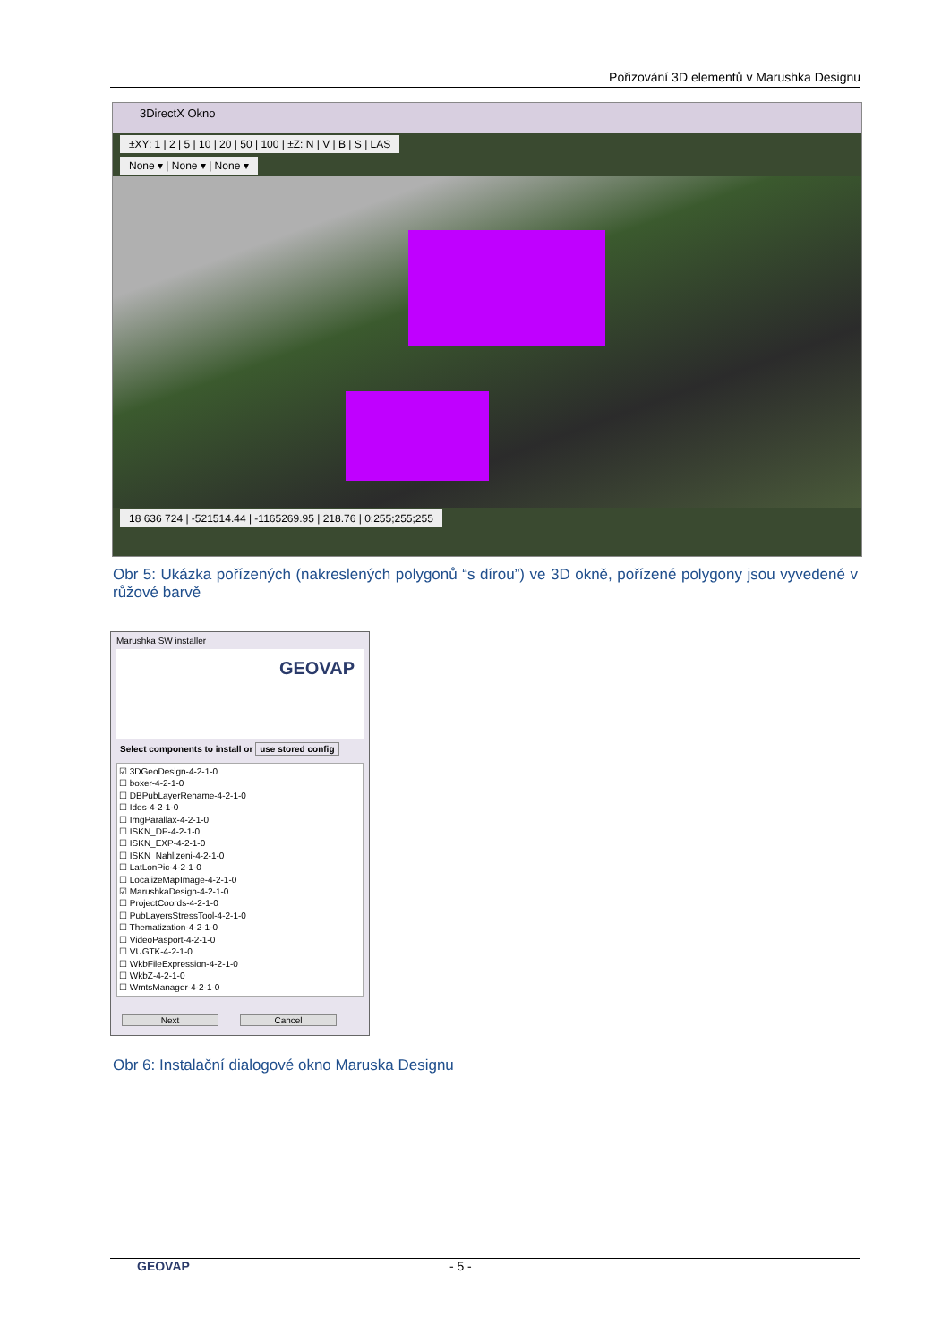Pořizování 3D elementů v Marushka Designu
3DirectX Okno
±XY: 1 | 2 | 5 | 10 | 20 | 50 | 100 | ±Z: N | V | B | S | LAS
None ▾ | None ▾ | None ▾
18 636 724 | -521514.44 | -1165269.95 | 218.76 | 0;255;255;255
Obr 5: Ukázka pořízených (nakreslených polygonů “s dírou”) ve 3D okně, pořízené polygony jsou vyvedené v růžové barvě
Marushka SW installer
GEOVAP
Select components to install or use stored config
☑ 3DGeoDesign-4-2-1-0
☐ boxer-4-2-1-0
☐ DBPubLayerRename-4-2-1-0
☐ Idos-4-2-1-0
☐ ImgParallax-4-2-1-0
☐ ISKN_DP-4-2-1-0
☐ ISKN_EXP-4-2-1-0
☐ ISKN_Nahlizeni-4-2-1-0
☐ LatLonPic-4-2-1-0
☐ LocalizeMapImage-4-2-1-0
☑ MarushkaDesign-4-2-1-0
☐ ProjectCoords-4-2-1-0
☐ PubLayersStressTool-4-2-1-0
☐ Thematization-4-2-1-0
☐ VideoPasport-4-2-1-0
☐ VUGTK-4-2-1-0
☐ WkbFileExpression-4-2-1-0
☐ WkbZ-4-2-1-0
☐ WmtsManager-4-2-1-0
Next Cancel
Obr 6: Instalační dialogové okno Maruska Designu
GEOVAP - 5 -